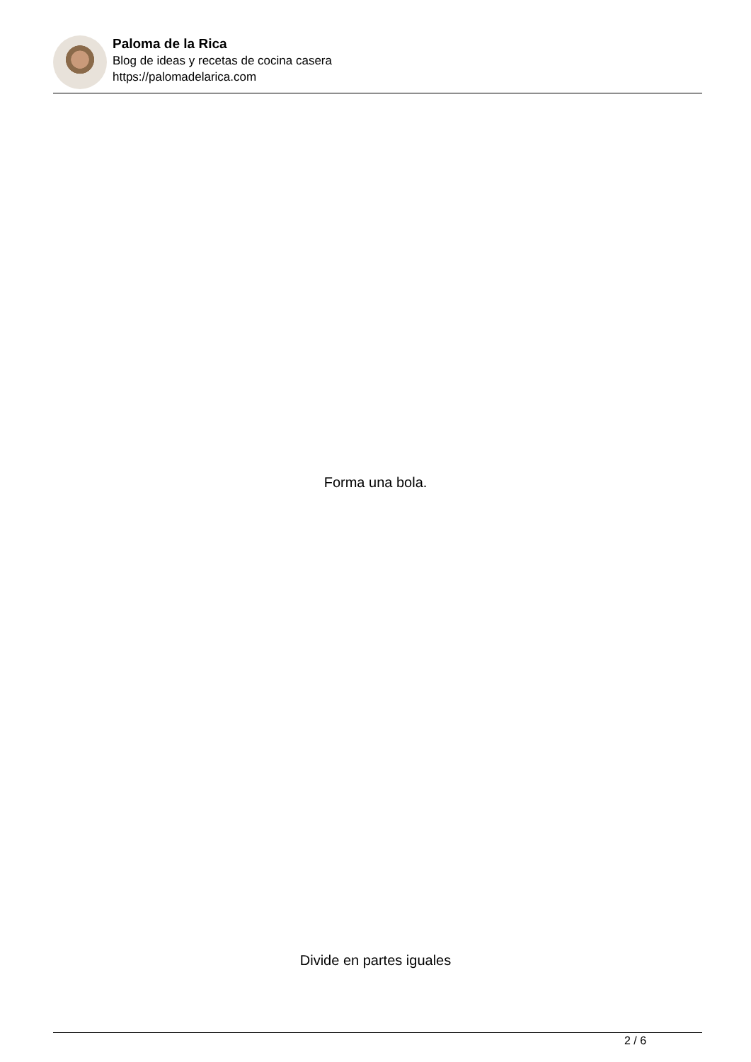Paloma de la Rica
Blog de ideas y recetas de cocina casera
https://palomadelarica.com
Forma una bola.
Divide en partes iguales
2 / 6